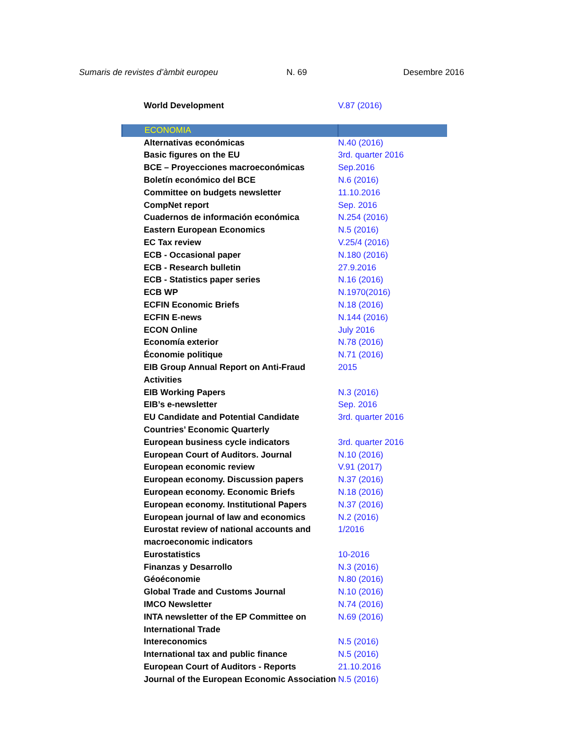Sumaris de revistes d’àmbit europeu N. 69 Desembre 2016
| World Development | V.87 (2016) |
| ECONOMIA | |
| Alternativas económicas | N.40 (2016) |
| Basic figures on the EU | 3rd. quarter 2016 |
| BCE – Proyecciones macroeconómicas | Sep.2016 |
| Boletín económico del BCE | N.6 (2016) |
| Committee on budgets newsletter | 11.10.2016 |
| CompNet report | Sep. 2016 |
| Cuadernos de información económica | N.254 (2016) |
| Eastern European Economics | N.5 (2016) |
| EC Tax review | V.25/4 (2016) |
| ECB - Occasional paper | N.180 (2016) |
| ECB - Research bulletin | 27.9.2016 |
| ECB - Statistics paper series | N.16 (2016) |
| ECB WP | N.1970(2016) |
| ECFIN Economic Briefs | N.18 (2016) |
| ECFIN E-news | N.144 (2016) |
| ECON Online | July 2016 |
| Economía exterior | N.78 (2016) |
| Économie politique | N.71 (2016) |
| EIB Group Annual Report on Anti-Fraud Activities | 2015 |
| EIB Working Papers | N.3 (2016) |
| EIB’s e-newsletter | Sep. 2016 |
| EU Candidate and Potential Candidate Countries’ Economic Quarterly | 3rd. quarter 2016 |
| European business cycle indicators | 3rd. quarter 2016 |
| European Court of Auditors. Journal | N.10 (2016) |
| European economic review | V.91 (2017) |
| European economy. Discussion papers | N.37 (2016) |
| European economy. Economic Briefs | N.18 (2016) |
| European economy. Institutional Papers | N.37 (2016) |
| European journal of law and economics | N.2 (2016) |
| Eurostat review of national accounts and macroeconomic indicators | 1/2016 |
| Eurostatistics | 10-2016 |
| Finanzas y Desarrollo | N.3 (2016) |
| Géoéconomie | N.80 (2016) |
| Global Trade and Customs Journal | N.10 (2016) |
| IMCO Newsletter | N.74 (2016) |
| INTA newsletter of the EP Committee on International Trade | N.69 (2016) |
| Intereconomics | N.5 (2016) |
| International tax and public finance | N.5 (2016) |
| European Court of Auditors - Reports | 21.10.2016 |
| Journal of the European Economic Association | N.5 (2016) |